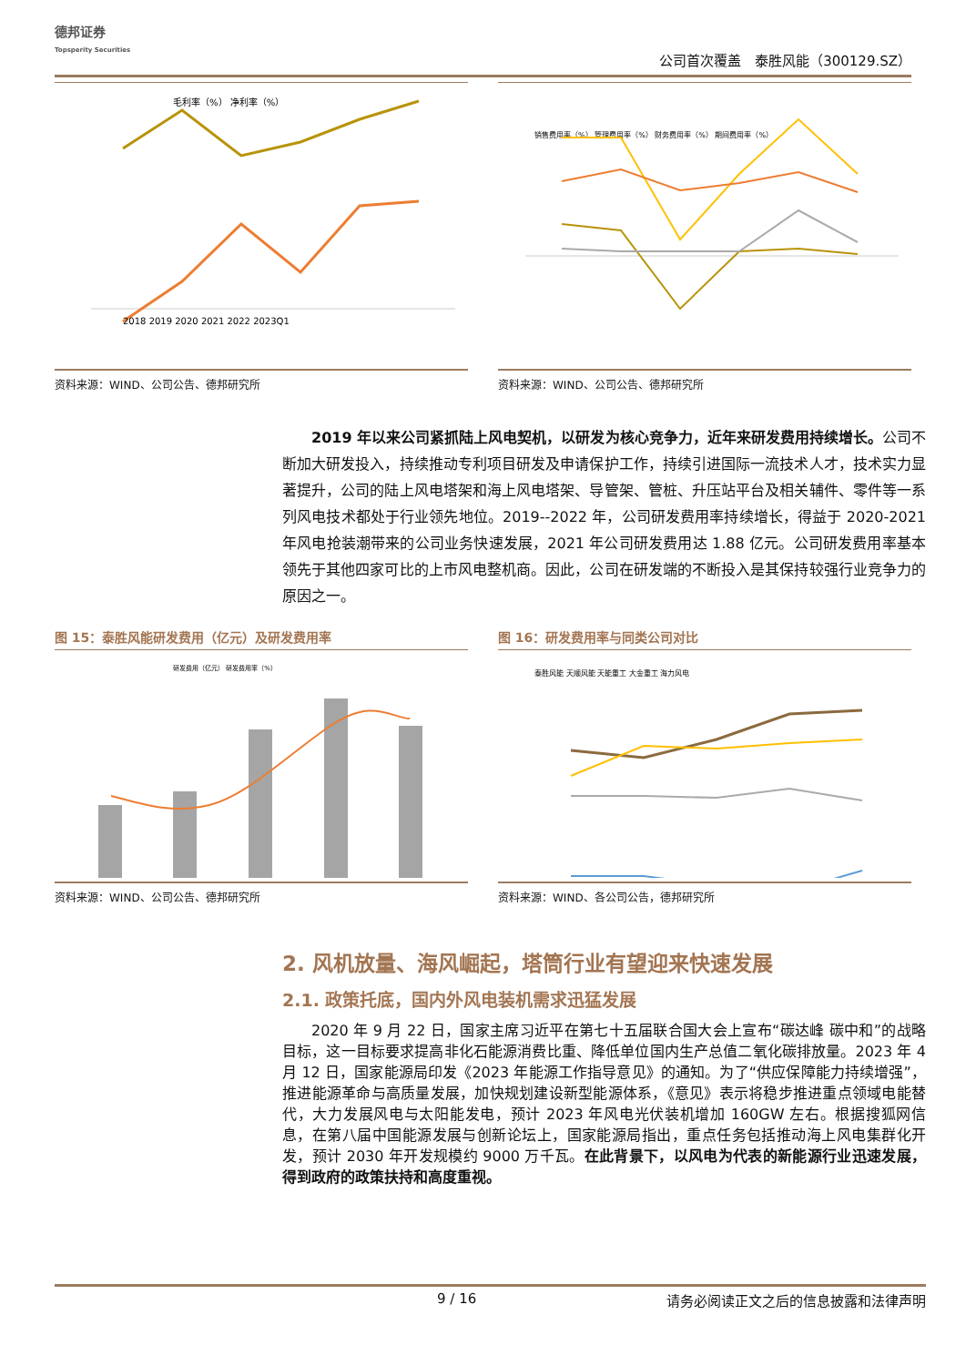德邦证券
Topsperity Securities
公司首次覆盖　泰胜风能（300129.SZ）
毛利率（%） 净利率（%）
2018 2019 2020 2021 2022 2023Q1
资料来源：WIND、公司公告、德邦研究所
销售费用率（%） 管理费用率（%） 财务费用率（%） 期间费用率（%）
资料来源：WIND、公司公告、德邦研究所
2019 年以来公司紧抓陆上风电契机，以研发为核心竞争力，近年来研发费用持续增长。公司不断加大研发投入，持续推动专利项目研发及申请保护工作，持续引进国际一流技术人才，技术实力显著提升，公司的陆上风电塔架和海上风电塔架、导管架、管桩、升压站平台及相关辅件、零件等一系列风电技术都处于行业领先地位。2019--2022 年，公司研发费用率持续增长，得益于 2020-2021 年风电抢装潮带来的公司业务快速发展，2021 年公司研发费用达 1.88 亿元。公司研发费用率基本领先于其他四家可比的上市风电整机商。因此，公司在研发端的不断投入是其保持较强行业竞争力的原因之一。
图 15：泰胜风能研发费用（亿元）及研发费用率
研发费用（亿元） 研发费用率（%）
资料来源：WIND、公司公告、德邦研究所
图 16：研发费用率与同类公司对比
泰胜风能 天顺风能 天能重工 大金重工 海力风电
资料来源：WIND、各公司公告，德邦研究所
2. 风机放量、海风崛起，塔筒行业有望迎来快速发展
2.1. 政策托底，国内外风电装机需求迅猛发展
2020 年 9 月 22 日，国家主席习近平在第七十五届联合国大会上宣布“碳达峰 碳中和”的战略目标，这一目标要求提高非化石能源消费比重、降低单位国内生产总值二氧化碳排放量。2023 年 4 月 12 日，国家能源局印发《2023 年能源工作指导意见》的通知。为了“供应保障能力持续增强”，推进能源革命与高质量发展，加快规划建设新型能源体系，《意见》表示将稳步推进重点领域电能替代，大力发展风电与太阳能发电，预计 2023 年风电光伏装机增加 160GW 左右。根据搜狐网信息，在第八届中国能源发展与创新论坛上，国家能源局指出，重点任务包括推动海上风电集群化开发，预计 2030 年开发规模约 9000 万千瓦。在此背景下，以风电为代表的新能源行业迅速发展，得到政府的政策扶持和高度重视。
9 / 16 请务必阅读正文之后的信息披露和法律声明